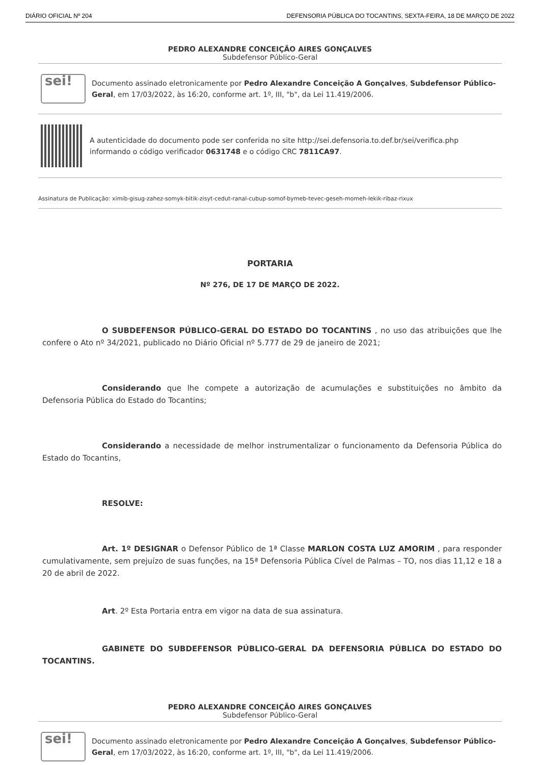DIÁRIO OFICIAL Nº 204 DEFENSORIA PÚBLICA DO TOCANTINS, SEXTA-FEIRA, 18 DE MARÇO DE 2022
PEDRO ALEXANDRE CONCEIÇÃO AIRES GONÇALVES
Subdefensor Público-Geral
sei!
Documento assinado eletronicamente por Pedro Alexandre Conceição A Gonçalves, Subdefensor Público-Geral, em 17/03/2022, às 16:20, conforme art. 1º, III, "b", da Lei 11.419/2006.
A autenticidade do documento pode ser conferida no site http://sei.defensoria.to.def.br/sei/verifica.php informando o código verificador 0631748 e o código CRC 7811CA97.
Assinatura de Publicação: ximib-gisug-zahez-somyk-bitik-zisyt-cedut-ranal-cubup-somof-bymeb-tevec-geseh-momeh-lekik-ribaz-rixux
PORTARIA
Nº 276, DE 17 DE MARÇO DE 2022.
O SUBDEFENSOR PÚBLICO-GERAL DO ESTADO DO TOCANTINS , no uso das atribuições que lhe confere o Ato nº 34/2021, publicado no Diário Oficial nº 5.777 de 29 de janeiro de 2021;
Considerando que lhe compete a autorização de acumulações e substituições no âmbito da Defensoria Pública do Estado do Tocantins;
Considerando a necessidade de melhor instrumentalizar o funcionamento da Defensoria Pública do Estado do Tocantins,
RESOLVE:
Art. 1º DESIGNAR o Defensor Público de 1ª Classe MARLON COSTA LUZ AMORIM , para responder cumulativamente, sem prejuízo de suas funções, na 15ª Defensoria Pública Cível de Palmas – TO, nos dias 11,12 e 18 a 20 de abril de 2022.
Art. 2º Esta Portaria entra em vigor na data de sua assinatura.
GABINETE DO SUBDEFENSOR PÚBLICO-GERAL DA DEFENSORIA PÚBLICA DO ESTADO DO TOCANTINS.
PEDRO ALEXANDRE CONCEIÇÃO AIRES GONÇALVES
Subdefensor Público-Geral
sei!
Documento assinado eletronicamente por Pedro Alexandre Conceição A Gonçalves, Subdefensor Público-Geral, em 17/03/2022, às 16:20, conforme art. 1º, III, "b", da Lei 11.419/2006.